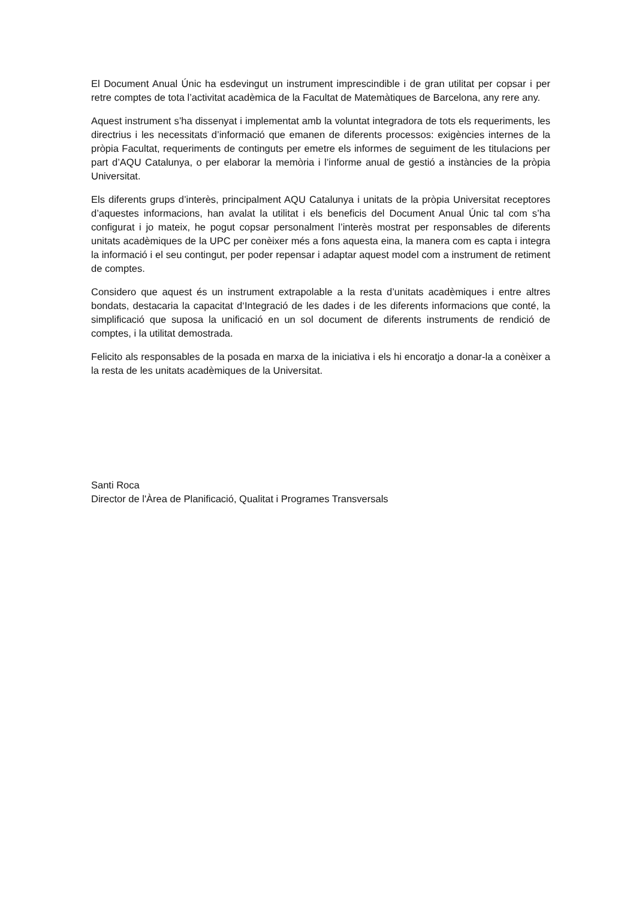El Document Anual Únic ha esdevingut un instrument imprescindible i de gran utilitat per copsar i per retre comptes de tota l’activitat acadèmica de la Facultat de Matemàtiques de Barcelona, any rere any.
Aquest instrument s’ha dissenyat i implementat amb la voluntat integradora de tots els requeriments, les directrius i les necessitats d’informació que emanen de diferents processos: exigències internes de la pròpia Facultat, requeriments de continguts per emetre els informes de seguiment de les titulacions per part d’AQU Catalunya, o per elaborar la memòria i l’informe anual de gestió a instàncies de la pròpia Universitat.
Els diferents grups d’interès, principalment AQU Catalunya i unitats de la pròpia Universitat receptores d’aquestes informacions, han avalat la utilitat i els beneficis del Document Anual Únic tal com s’ha configurat i jo mateix, he pogut copsar personalment l’interès mostrat per responsables de diferents unitats acadèmiques de la UPC per conèixer més a fons aquesta eina, la manera com es capta i integra la informació i el seu contingut, per poder repensar i adaptar aquest model com a instrument de retiment de comptes.
Considero que aquest és un instrument extrapolable a la resta d’unitats acadèmiques i entre altres bondats, destacaria la capacitat d‘Integració de les dades i de les diferents informacions que conté, la simplificació que suposa la unificació en un sol document de diferents instruments de rendició de comptes, i la utilitat demostrada.
Felicito als responsables de la posada en marxa de la iniciativa i els hi encoratjo a donar-la a conèixer a la resta de les unitats acadèmiques de la Universitat.
Santi Roca
Director de l'Àrea de Planificació, Qualitat i Programes Transversals